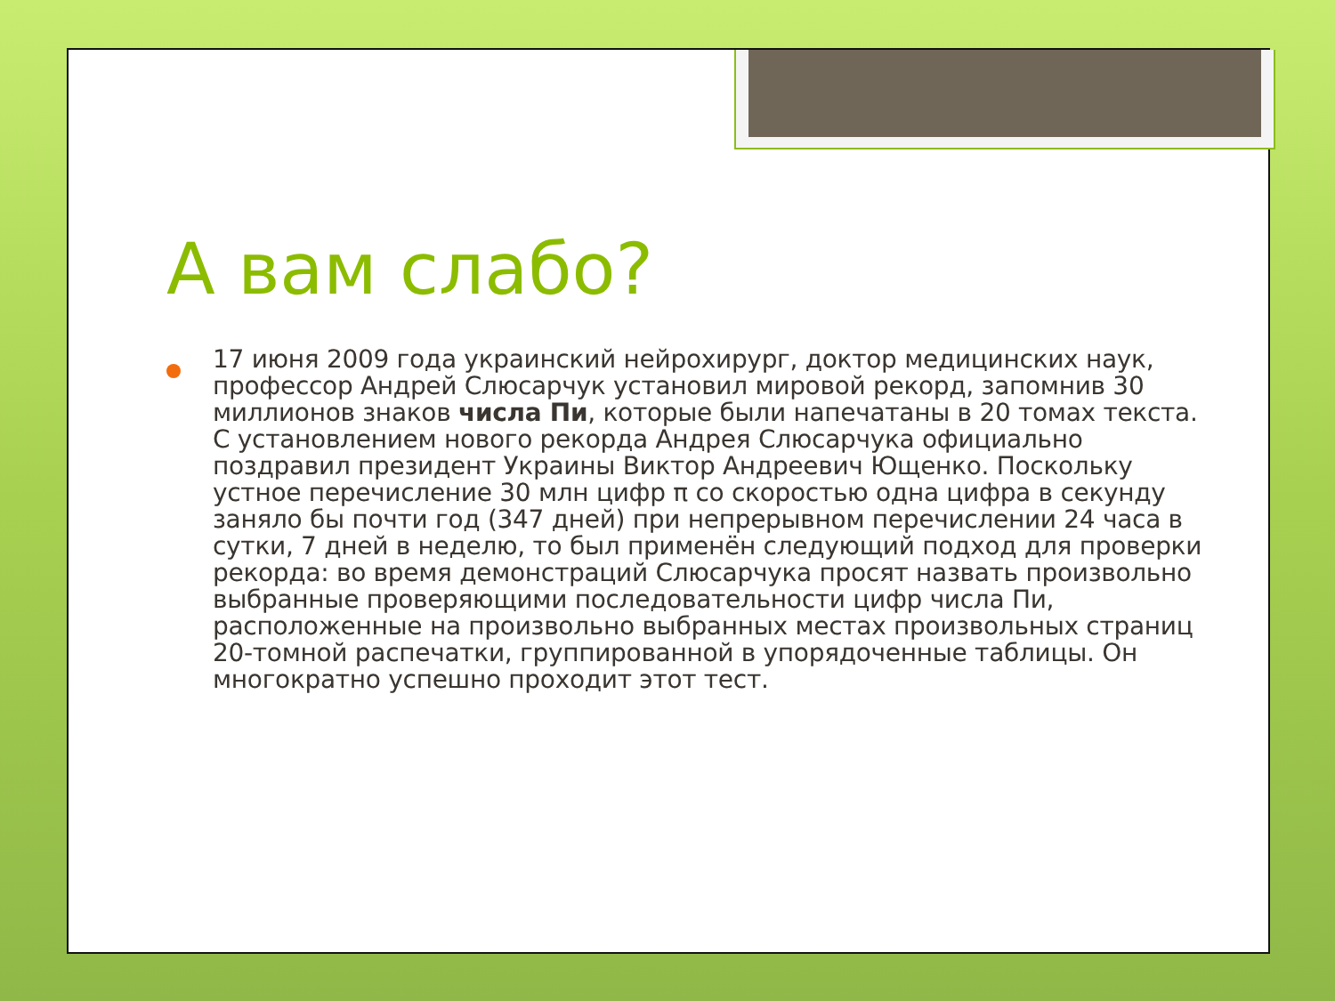А вам слабо?
17 июня 2009 года украинский нейрохирург, доктор медицинских наук, профессор Андрей Слюсарчук установил мировой рекорд, запомнив 30 миллионов знаков числа Пи, которые были напечатаны в 20 томах текста. С установлением нового рекорда Андрея Слюсарчука официально поздравил президент Украины Виктор Андреевич Ющенко. Поскольку устное перечисление 30 млн цифр π со скоростью одна цифра в секунду заняло бы почти год (347 дней) при непрерывном перечислении 24 часа в сутки, 7 дней в неделю, то был применён следующий подход для проверки рекорда: во время демонстраций Слюсарчука просят назвать произвольно выбранные проверяющими последовательности цифр числа Пи, расположенные на произвольно выбранных местах произвольных страниц 20-томной распечатки, группированной в упорядоченные таблицы. Он многократно успешно проходит этот тест.